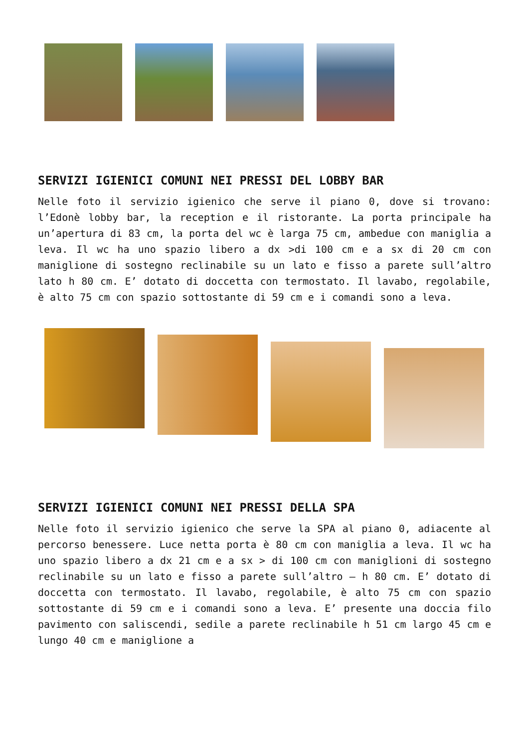SERVIZI IGIENICI COMUNI NEI PRESSI DEL LOBBY BAR
Nelle foto il servizio igienico che serve il piano 0, dove si trovano: l’Edonè lobby bar, la reception e il ristorante. La porta principale ha un’apertura di 83 cm, la porta del wc è larga 75 cm, ambedue con maniglia a leva. Il wc ha uno spazio libero a dx >di 100 cm e a sx di 20 cm con maniglione di sostegno reclinabile su un lato e fisso a parete sull’altro lato h 80 cm. E’ dotato di doccetta con termostato. Il lavabo, regolabile, è alto 75 cm con spazio sottostante di 59 cm e i comandi sono a leva.
SERVIZI IGIENICI COMUNI NEI PRESSI DELLA SPA
Nelle foto il servizio igienico che serve la SPA al piano 0, adiacente al percorso benessere. Luce netta porta è 80 cm con maniglia a leva. Il wc ha uno spazio libero a dx 21 cm e a sx > di 100 cm con maniglioni di sostegno reclinabile su un lato e fisso a parete sull’altro – h 80 cm. E’ dotato di doccetta con termostato. Il lavabo, regolabile, è alto 75 cm con spazio sottostante di 59 cm e i comandi sono a leva. E’ presente una doccia filo pavimento con saliscendi, sedile a parete reclinabile h 51 cm largo 45 cm e lungo 40 cm e maniglione a